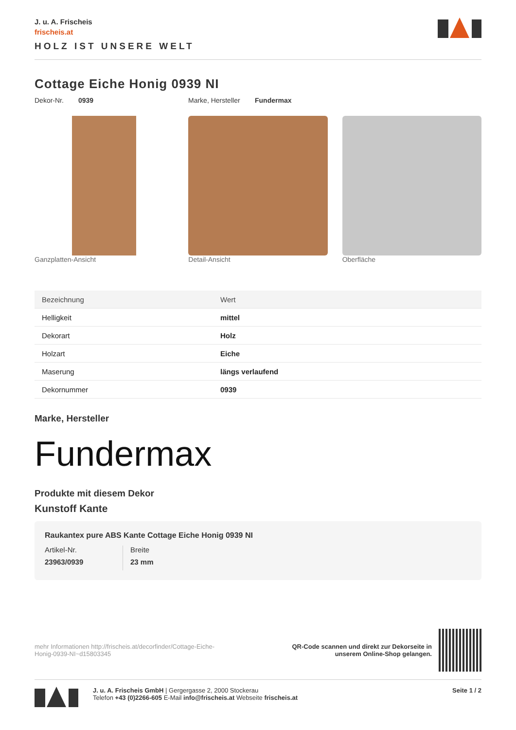J. u. A. Frischeis
frischeis.at
HOLZ IST UNSERE WELT
Cottage Eiche Honig 0939 NI
Dekor-Nr. 0939 Marke, Hersteller Fundermax
Ganzplatten-Ansicht Detail-Ansicht Oberfläche
| Bezeichnung | Wert |
| --- | --- |
| Helligkeit | mittel |
| Dekorart | Holz |
| Holzart | Eiche |
| Maserung | längs verlaufend |
| Dekornummer | 0939 |
Marke, Hersteller
Fundermax
Produkte mit diesem Dekor
Kunstoff Kante
Raukantex pure ABS Kante Cottage Eiche Honig 0939 NI
Artikel-Nr.
23963/0939
Breite
23 mm
mehr Informationen http://frischeis.at/decorfinder/Cottage-Eiche-Honig-0939-NI~d15803345
QR-Code scannen und direkt zur Dekorseite in
unserem Online-Shop gelangen.
J. u. A. Frischeis GmbH | Gergergasse 2, 2000 Stockerau
Telefon +43 (0)2266-605 E-Mail info@frischeis.at Webseite frischeis.at
Seite 1 / 2